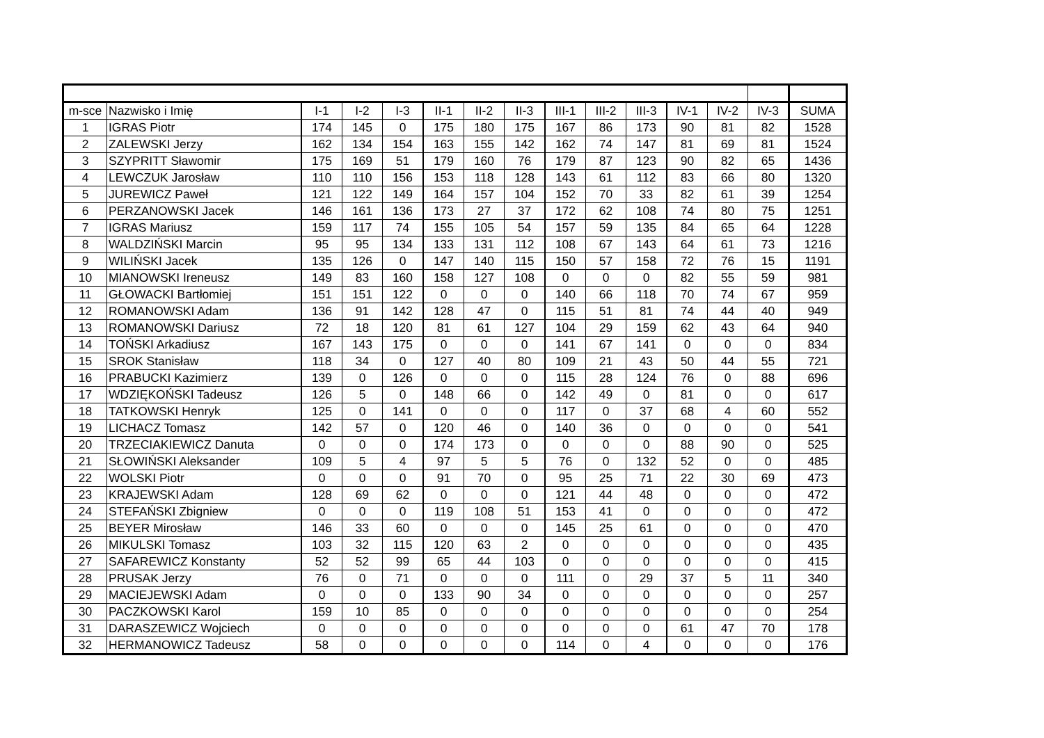| m-sce | Nazwisko i Imię | I-1 | I-2 | I-3 | II-1 | II-2 | II-3 | III-1 | III-2 | III-3 | IV-1 | IV-2 | IV-3 | SUMA |
| --- | --- | --- | --- | --- | --- | --- | --- | --- | --- | --- | --- | --- | --- | --- |
| 1 | IGRAS Piotr | 174 | 145 | 0 | 175 | 180 | 175 | 167 | 86 | 173 | 90 | 81 | 82 | 1528 |
| 2 | ZALEWSKI Jerzy | 162 | 134 | 154 | 163 | 155 | 142 | 162 | 74 | 147 | 81 | 69 | 81 | 1524 |
| 3 | SZYPRITT Sławomir | 175 | 169 | 51 | 179 | 160 | 76 | 179 | 87 | 123 | 90 | 82 | 65 | 1436 |
| 4 | LEWCZUK Jarosław | 110 | 110 | 156 | 153 | 118 | 128 | 143 | 61 | 112 | 83 | 66 | 80 | 1320 |
| 5 | JUREWICZ Paweł | 121 | 122 | 149 | 164 | 157 | 104 | 152 | 70 | 33 | 82 | 61 | 39 | 1254 |
| 6 | PERZANOWSKI Jacek | 146 | 161 | 136 | 173 | 27 | 37 | 172 | 62 | 108 | 74 | 80 | 75 | 1251 |
| 7 | IGRAS Mariusz | 159 | 117 | 74 | 155 | 105 | 54 | 157 | 59 | 135 | 84 | 65 | 64 | 1228 |
| 8 | WALDZIŃSKI Marcin | 95 | 95 | 134 | 133 | 131 | 112 | 108 | 67 | 143 | 64 | 61 | 73 | 1216 |
| 9 | WILIŃSKI Jacek | 135 | 126 | 0 | 147 | 140 | 115 | 150 | 57 | 158 | 72 | 76 | 15 | 1191 |
| 10 | MIANOWSKI Ireneusz | 149 | 83 | 160 | 158 | 127 | 108 | 0 | 0 | 0 | 82 | 55 | 59 | 981 |
| 11 | GŁOWACKI Bartłomiej | 151 | 151 | 122 | 0 | 0 | 0 | 140 | 66 | 118 | 70 | 74 | 67 | 959 |
| 12 | ROMANOWSKI Adam | 136 | 91 | 142 | 128 | 47 | 0 | 115 | 51 | 81 | 74 | 44 | 40 | 949 |
| 13 | ROMANOWSKI Dariusz | 72 | 18 | 120 | 81 | 61 | 127 | 104 | 29 | 159 | 62 | 43 | 64 | 940 |
| 14 | TOŃSKI Arkadiusz | 167 | 143 | 175 | 0 | 0 | 0 | 141 | 67 | 141 | 0 | 0 | 0 | 834 |
| 15 | SROK Stanisław | 118 | 34 | 0 | 127 | 40 | 80 | 109 | 21 | 43 | 50 | 44 | 55 | 721 |
| 16 | PRABUCKI Kazimierz | 139 | 0 | 126 | 0 | 0 | 0 | 115 | 28 | 124 | 76 | 0 | 88 | 696 |
| 17 | WDZIĘKOŃSKI Tadeusz | 126 | 5 | 0 | 148 | 66 | 0 | 142 | 49 | 0 | 81 | 0 | 0 | 617 |
| 18 | TATKOWSKI Henryk | 125 | 0 | 141 | 0 | 0 | 0 | 117 | 0 | 37 | 68 | 4 | 60 | 552 |
| 19 | LICHACZ Tomasz | 142 | 57 | 0 | 120 | 46 | 0 | 140 | 36 | 0 | 0 | 0 | 0 | 541 |
| 20 | TRZECIAKIEWICZ Danuta | 0 | 0 | 0 | 174 | 173 | 0 | 0 | 0 | 0 | 88 | 90 | 0 | 525 |
| 21 | SŁOWIŃSKI Aleksander | 109 | 5 | 4 | 97 | 5 | 5 | 76 | 0 | 132 | 52 | 0 | 0 | 485 |
| 22 | WOLSKI Piotr | 0 | 0 | 0 | 91 | 70 | 0 | 95 | 25 | 71 | 22 | 30 | 69 | 473 |
| 23 | KRAJEWSKI Adam | 128 | 69 | 62 | 0 | 0 | 0 | 121 | 44 | 48 | 0 | 0 | 0 | 472 |
| 24 | STEFAŃSKI Zbigniew | 0 | 0 | 0 | 119 | 108 | 51 | 153 | 41 | 0 | 0 | 0 | 0 | 472 |
| 25 | BEYER Mirosław | 146 | 33 | 60 | 0 | 0 | 0 | 145 | 25 | 61 | 0 | 0 | 0 | 470 |
| 26 | MIKULSKI Tomasz | 103 | 32 | 115 | 120 | 63 | 2 | 0 | 0 | 0 | 0 | 0 | 0 | 435 |
| 27 | SAFAREWICZ Konstanty | 52 | 52 | 99 | 65 | 44 | 103 | 0 | 0 | 0 | 0 | 0 | 0 | 415 |
| 28 | PRUSAK Jerzy | 76 | 0 | 71 | 0 | 0 | 0 | 111 | 0 | 29 | 37 | 5 | 11 | 340 |
| 29 | MACIEJEWSKI Adam | 0 | 0 | 0 | 133 | 90 | 34 | 0 | 0 | 0 | 0 | 0 | 0 | 257 |
| 30 | PACZKOWSKI Karol | 159 | 10 | 85 | 0 | 0 | 0 | 0 | 0 | 0 | 0 | 0 | 0 | 254 |
| 31 | DARASZEWICZ Wojciech | 0 | 0 | 0 | 0 | 0 | 0 | 0 | 0 | 0 | 61 | 47 | 70 | 178 |
| 32 | HERMANOWICZ Tadeusz | 58 | 0 | 0 | 0 | 0 | 0 | 114 | 0 | 4 | 0 | 0 | 0 | 176 |